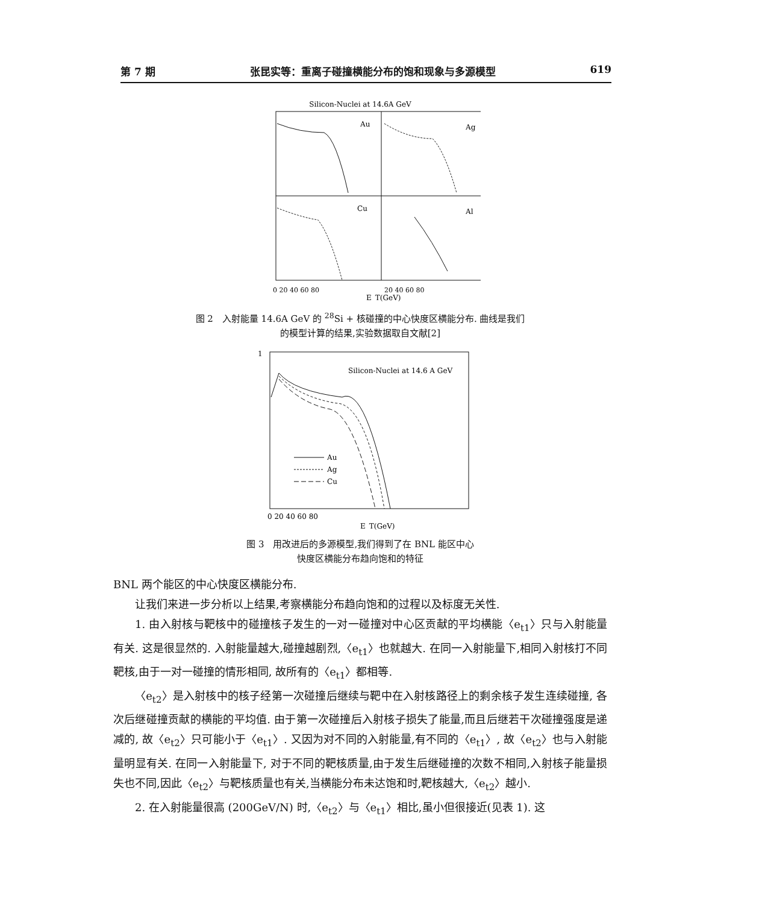第 7 期 张昆实等：重离子碰撞横能分布的饱和现象与多源模型 619
Silicon-Nuclei at 14.6A GeV
Au
Ag
Cu
Al
0 20 40 60 80
20 40 60 80
E_T(GeV)
图 2　入射能量 14.6A GeV 的 <sup>28</sup>Si + 核碰撞的中心快度区横能分布. 曲线是我们
的模型计算的结果,实验数据取自文献[2]
1
Silicon-Nuclei at 14.6 A GeV
Au
Ag
Cu
0 20 40 60 80
E_T(GeV)
图 3　用改进后的多源模型,我们得到了在 BNL 能区中心
快度区横能分布趋向饱和的特征
BNL 两个能区的中心快度区横能分布.
让我们来进一步分析以上结果,考察横能分布趋向饱和的过程以及标度无关性.
1. 由入射核与靶核中的碰撞核子发生的一对一碰撞对中心区贡献的平均横能〈e<sub>t1</sub>〉只与入射能量有关. 这是很显然的. 入射能量越大,碰撞越剧烈,〈e<sub>t1</sub>〉也就越大. 在同一入射能量下,相同入射核打不同靶核,由于一对一碰撞的情形相同, 故所有的〈e<sub>t1</sub>〉都相等.
〈e<sub>t2</sub>〉是入射核中的核子经第一次碰撞后继续与靶中在入射核路径上的剩余核子发生连续碰撞, 各次后继碰撞贡献的横能的平均值. 由于第一次碰撞后入射核子损失了能量,而且后继若干次碰撞强度是递减的, 故〈e<sub>t2</sub>〉只可能小于〈e<sub>t1</sub>〉. 又因为对不同的入射能量,有不同的〈e<sub>t1</sub>〉, 故〈e<sub>t2</sub>〉也与入射能量明显有关. 在同一入射能量下, 对于不同的靶核质量,由于发生后继碰撞的次数不相同,入射核子能量损失也不同,因此〈e<sub>t2</sub>〉与靶核质量也有关,当横能分布未达饱和时,靶核越大,〈e<sub>t2</sub>〉越小.
2. 在入射能量很高 (200GeV/N) 时,〈e<sub>t2</sub>〉与〈e<sub>t1</sub>〉相比,虽小但很接近(见表 1). 这